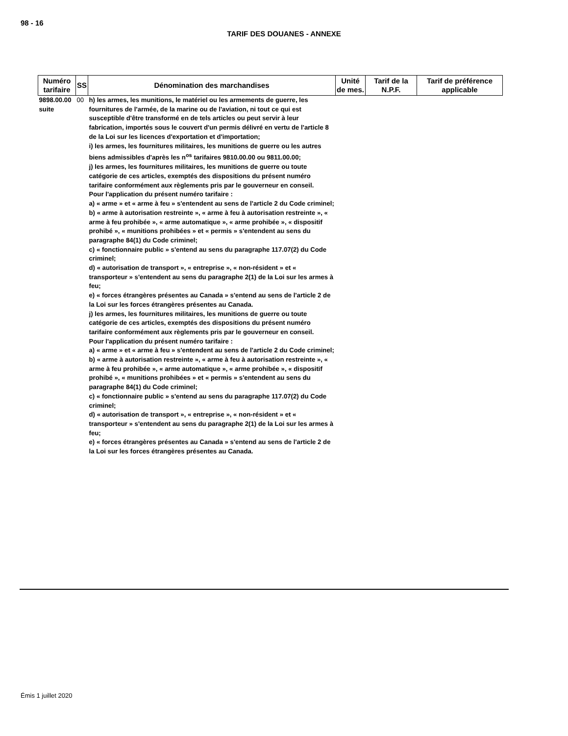98 - 16
TARIF DES DOUANES - ANNEXE
| Numéro tarifaire | SS | Dénomination des marchandises | Unité de mes. | Tarif de la N.P.F. | Tarif de préférence applicable |
| --- | --- | --- | --- | --- | --- |
| 9898.00.00 suite | 00 | h) les armes, les munitions, le matériel ou les armements de guerre, les fournitures de l'armée, de la marine ou de l'aviation, ni tout ce qui est susceptible d'être transformé en de tels articles ou peut servir à leur fabrication, importés sous le couvert d'un permis délivré en vertu de l'article 8 de la Loi sur les licences d'exportation et d'importation; i) les armes, les fournitures militaires, les munitions de guerre ou les autres biens admissibles d'après les n<sup>os</sup> tarifaires 9810.00.00 ou 9811.00.00; j) les armes, les fournitures militaires, les munitions de guerre ou toute catégorie de ces articles, exemptés des dispositions du présent numéro tarifaire conformément aux règlements pris par le gouverneur en conseil. Pour l'application du présent numéro tarifaire : a) « arme » et « arme à feu » s'entendent au sens de l'article 2 du Code criminel; b) « arme à autorisation restreinte », « arme à feu à autorisation restreinte », « arme à feu prohibée », « arme automatique », « arme prohibée », « dispositif prohibé », « munitions prohibées » et « permis » s'entendent au sens du paragraphe 84(1) du Code criminel; c) « fonctionnaire public » s'entend au sens du paragraphe 117.07(2) du Code criminel; d) « autorisation de transport », « entreprise », « non-résident » et « transporteur » s'entendent au sens du paragraphe 2(1) de la Loi sur les armes à feu; e) « forces étrangères présentes au Canada » s'entend au sens de l'article 2 de la Loi sur les forces étrangères présentes au Canada. j) les armes, les fournitures militaires, les munitions de guerre ou toute catégorie de ces articles, exemptés des dispositions du présent numéro tarifaire conformément aux règlements pris par le gouverneur en conseil. Pour l'application du présent numéro tarifaire : a) « arme » et « arme à feu » s'entendent au sens de l'article 2 du Code criminel; b) « arme à autorisation restreinte », « arme à feu à autorisation restreinte », « arme à feu prohibée », « arme automatique », « arme prohibée », « dispositif prohibé », « munitions prohibées » et « permis » s'entendent au sens du paragraphe 84(1) du Code criminel; c) « fonctionnaire public » s'entend au sens du paragraphe 117.07(2) du Code criminel; d) « autorisation de transport », « entreprise », « non-résident » et « transporteur » s'entendent au sens du paragraphe 2(1) de la Loi sur les armes à feu; e) « forces étrangères présentes au Canada » s'entend au sens de l'article 2 de la Loi sur les forces étrangères présentes au Canada. | | | |
Émis 1 juillet 2020